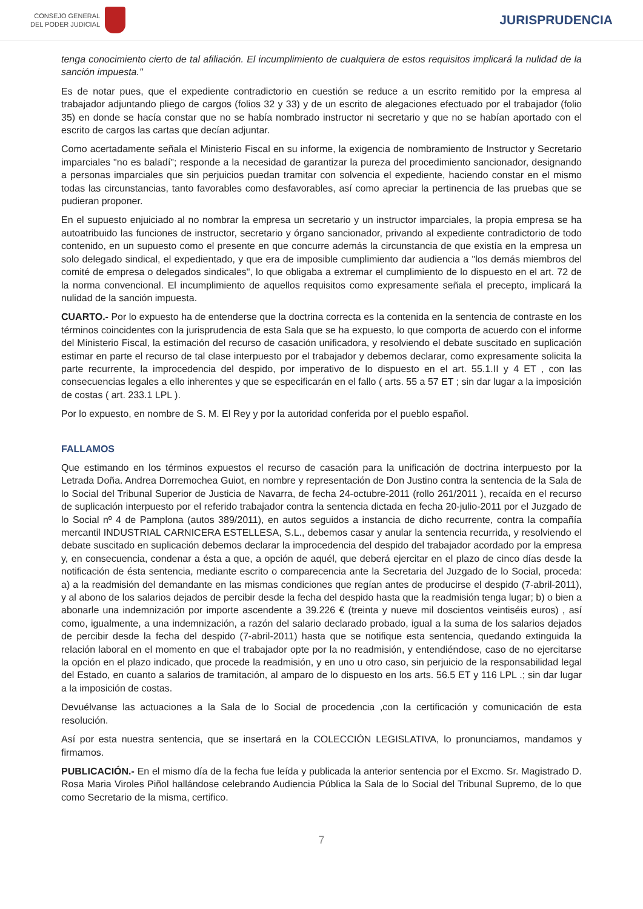CONSEJO GENERAL
DEL PODER JUDICIAL
JURISPRUDENCIA
tenga conocimiento cierto de tal afiliación. El incumplimiento de cualquiera de estos requisitos implicará la nulidad de la sanción impuesta."
Es de notar pues, que el expediente contradictorio en cuestión se reduce a un escrito remitido por la empresa al trabajador adjuntando pliego de cargos (folios 32 y 33) y de un escrito de alegaciones efectuado por el trabajador (folio 35) en donde se hacía constar que no se había nombrado instructor ni secretario y que no se habían aportado con el escrito de cargos las cartas que decían adjuntar.
Como acertadamente señala el Ministerio Fiscal en su informe, la exigencia de nombramiento de Instructor y Secretario imparciales "no es baladí"; responde a la necesidad de garantizar la pureza del procedimiento sancionador, designando a personas imparciales que sin perjuicios puedan tramitar con solvencia el expediente, haciendo constar en el mismo todas las circunstancias, tanto favorables como desfavorables, así como apreciar la pertinencia de las pruebas que se pudieran proponer.
En el supuesto enjuiciado al no nombrar la empresa un secretario y un instructor imparciales, la propia empresa se ha autoatribuido las funciones de instructor, secretario y órgano sancionador, privando al expediente contradictorio de todo contenido, en un supuesto como el presente en que concurre además la circunstancia de que existía en la empresa un solo delegado sindical, el expedientado, y que era de imposible cumplimiento dar audiencia a "los demás miembros del comité de empresa o delegados sindicales", lo que obligaba a extremar el cumplimiento de lo dispuesto en el art. 72 de la norma convencional. El incumplimiento de aquellos requisitos como expresamente señala el precepto, implicará la nulidad de la sanción impuesta.
CUARTO.- Por lo expuesto ha de entenderse que la doctrina correcta es la contenida en la sentencia de contraste en los términos coincidentes con la jurisprudencia de esta Sala que se ha expuesto, lo que comporta de acuerdo con el informe del Ministerio Fiscal, la estimación del recurso de casación unificadora, y resolviendo el debate suscitado en suplicación estimar en parte el recurso de tal clase interpuesto por el trabajador y debemos declarar, como expresamente solicita la parte recurrente, la improcedencia del despido, por imperativo de lo dispuesto en el art. 55.1.II y 4 ET , con las consecuencias legales a ello inherentes y que se especificarán en el fallo ( arts. 55 a 57 ET ; sin dar lugar a la imposición de costas ( art. 233.1 LPL ).
Por lo expuesto, en nombre de S. M. El Rey y por la autoridad conferida por el pueblo español.
FALLAMOS
Que estimando en los términos expuestos el recurso de casación para la unificación de doctrina interpuesto por la Letrada Doña. Andrea Dorremochea Guiot, en nombre y representación de Don Justino contra la sentencia de la Sala de lo Social del Tribunal Superior de Justicia de Navarra, de fecha 24-octubre-2011 (rollo 261/2011 ), recaída en el recurso de suplicación interpuesto por el referido trabajador contra la sentencia dictada en fecha 20-julio-2011 por el Juzgado de lo Social nº 4 de Pamplona (autos 389/2011), en autos seguidos a instancia de dicho recurrente, contra la compañía mercantil INDUSTRIAL CARNICERA ESTELLESA, S.L., debemos casar y anular la sentencia recurrida, y resolviendo el debate suscitado en suplicación debemos declarar la improcedencia del despido del trabajador acordado por la empresa y, en consecuencia, condenar a ésta a que, a opción de aquél, que deberá ejercitar en el plazo de cinco días desde la notificación de ésta sentencia, mediante escrito o comparecencia ante la Secretaria del Juzgado de lo Social, proceda: a) a la readmisión del demandante en las mismas condiciones que regían antes de producirse el despido (7-abril-2011), y al abono de los salarios dejados de percibir desde la fecha del despido hasta que la readmisión tenga lugar; b) o bien a abonarle una indemnización por importe ascendente a 39.226 € (treinta y nueve mil doscientos veintiséis euros) , así como, igualmente, a una indemnización, a razón del salario declarado probado, igual a la suma de los salarios dejados de percibir desde la fecha del despido (7-abril-2011) hasta que se notifique esta sentencia, quedando extinguida la relación laboral en el momento en que el trabajador opte por la no readmisión, y entendiéndose, caso de no ejercitarse la opción en el plazo indicado, que procede la readmisión, y en uno u otro caso, sin perjuicio de la responsabilidad legal del Estado, en cuanto a salarios de tramitación, al amparo de lo dispuesto en los arts. 56.5 ET y 116 LPL .; sin dar lugar a la imposición de costas.
Devuélvanse las actuaciones a la Sala de lo Social de procedencia ,con la certificación y comunicación de esta resolución.
Así por esta nuestra sentencia, que se insertará en la COLECCIÓN LEGISLATIVA, lo pronunciamos, mandamos y firmamos.
PUBLICACIÓN.- En el mismo día de la fecha fue leída y publicada la anterior sentencia por el Excmo. Sr. Magistrado D. Rosa Maria Viroles Piñol hallándose celebrando Audiencia Pública la Sala de lo Social del Tribunal Supremo, de lo que como Secretario de la misma, certifico.
7